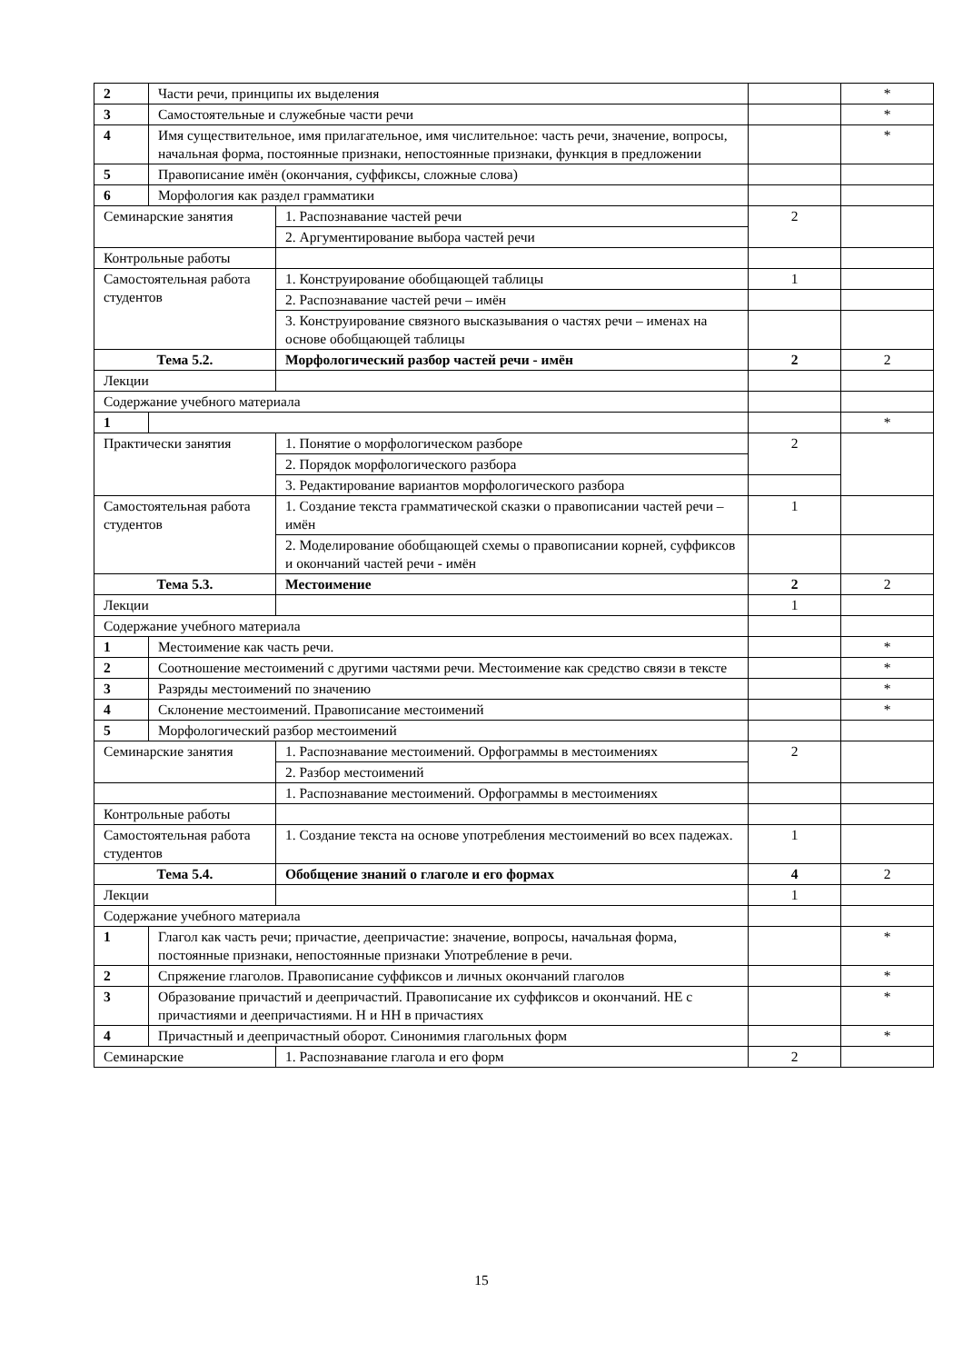| 2 | Части речи, принципы их выделения | | | * |
| 3 | Самостоятельные и служебные части речи | | | * |
| 4 | Имя существительное, имя прилагательное, имя числительное: часть речи, значение, вопросы, начальная форма, постоянные признаки, непостоянные признаки, функция в предложении | | | * |
| 5 | Правописание имён (окончания, суффиксы, сложные слова) | | | |
| 6 | Морфология как раздел грамматики | | | |
| Семинарские занятия | | 1. Распознавание частей речи | 2 | |
| | | 2. Аргументирование выбора частей речи | | |
| Контрольные работы | | | | |
| Самостоятельная работа студентов | | 1. Конструирование обобщающей таблицы | 1 | |
| | | 2. Распознавание частей речи – имён | | |
| | | 3. Конструирование связного высказывания о частях речи – именах на основе обобщающей таблицы | | |
| Тема 5.2. | | Морфологический разбор частей речи - имён | 2 | 2 |
| Лекции | | | | |
| Содержание учебного материала | | | | |
| 1 | | | | * |
| Практически занятия | | 1. Понятие о морфологическом разборе | 2 | |
| | | 2. Порядок морфологического разбора | | |
| | | 3. Редактирование вариантов морфологического разбора | | |
| Самостоятельная работа студентов | | 1. Создание текста грамматической сказки о правописании частей речи – имён | 1 | |
| | | 2. Моделирование обобщающей схемы о правописании корней, суффиксов и окончаний частей речи - имён | | |
| Тема 5.3. | | Местоимение | 2 | 2 |
| Лекции | | | 1 | |
| Содержание учебного материала | | | | |
| 1 | Местоимение как часть речи. | | | * |
| 2 | Соотношение местоимений с другими частями речи. Местоимение как средство связи в тексте | | | * |
| 3 | Разряды местоимений по значению | | | * |
| 4 | Склонение местоимений. Правописание местоимений | | | * |
| 5 | Морфологический разбор местоимений | | | |
| Семинарские занятия | | 1. Распознавание местоимений. Орфограммы в местоимениях | 2 | |
| | | 2. Разбор местоимений | | |
| | | 1. Распознавание местоимений. Орфограммы в местоимениях | | |
| Контрольные работы | | | | |
| Самостоятельная работа студентов | | 1. Создание текста на основе употребления местоимений во всех падежах. | 1 | |
| Тема 5.4. | | Обобщение знаний о глаголе и его формах | 4 | 2 |
| Лекции | | | 1 | |
| Содержание учебного материала | | | | |
| 1 | Глагол как часть речи; причастие, деепричастие: значение, вопросы, начальная форма, постоянные признаки, непостоянные признаки Употребление в речи. | | | * |
| 2 | Спряжение глаголов. Правописание суффиксов и личных окончаний глаголов | | | * |
| 3 | Образование причастий и деепричастий. Правописание их суффиксов и окончаний. НЕ с причастиями и деепричастиями. Н и НН в причастиях | | | * |
| 4 | Причастный и деепричастный оборот. Синонимия глагольных форм | | | * |
| Семинарские | | 1. Распознавание глагола и его форм | 2 | |
15